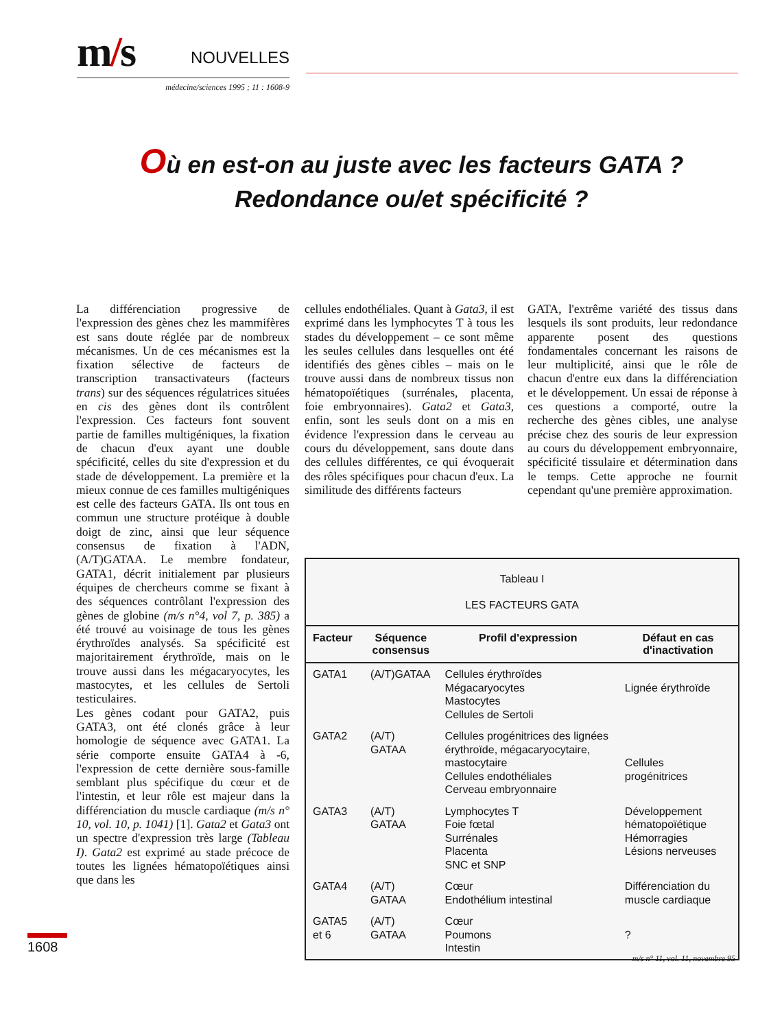m/s NOUVELLES
médecine/sciences 1995 ; 11 : 1608-9
Où en est-on au juste avec les facteurs GATA ?
Redondance ou/et spécificité ?
La différenciation progressive de l'expression des gènes chez les mammifères est sans doute réglée par de nombreux mécanismes. Un de ces mécanismes est la fixation sélective de facteurs de transcription transactivateurs (facteurs trans) sur des séquences régulatrices situées en cis des gènes dont ils contrôlent l'expression. Ces facteurs font souvent partie de familles multigéniques, la fixation de chacun d'eux ayant une double spécificité, celles du site d'expression et du stade de développement. La première et la mieux connue de ces familles multigéniques est celle des facteurs GATA. Ils ont tous en commun une structure protéique à double doigt de zinc, ainsi que leur séquence consensus de fixation à l'ADN, (A/T)GATAA. Le membre fondateur, GATA1, décrit initialement par plusieurs équipes de chercheurs comme se fixant à des séquences contrôlant l'expression des gènes de globine (m/s n°4, vol 7, p. 385) a été trouvé au voisinage de tous les gènes érythroïdes analysés. Sa spécificité est majoritairement érythroïde, mais on le trouve aussi dans les mégacaryocytes, les mastocytes, et les cellules de Sertoli testiculaires.
Les gènes codant pour GATA2, puis GATA3, ont été clonés grâce à leur homologie de séquence avec GATA1. La série comporte ensuite GATA4 à -6, l'expression de cette dernière sous-famille semblant plus spécifique du cœur et de l'intestin, et leur rôle est majeur dans la différenciation du muscle cardiaque (m/s n° 10, vol. 10, p. 1041) [1]. Gata2 et Gata3 ont un spectre d'expression très large (Tableau I). Gata2 est exprimé au stade précoce de toutes les lignées hématopoïétiques ainsi que dans les
cellules endothéliales. Quant à Gata3, il est exprimé dans les lymphocytes T à tous les stades du développement – ce sont même les seules cellules dans lesquelles ont été identifiés des gènes cibles – mais on le trouve aussi dans de nombreux tissus non hématopoïétiques (surrénales, placenta, foie embryonnaires). Gata2 et Gata3, enfin, sont les seuls dont on a mis en évidence l'expression dans le cerveau au cours du développement, sans doute dans des cellules différentes, ce qui évoquerait des rôles spécifiques pour chacun d'eux. La similitude des différents facteurs
GATA, l'extrême variété des tissus dans lesquels ils sont produits, leur redondance apparente posent des questions fondamentales concernant les raisons de leur multiplicité, ainsi que le rôle de chacun d'entre eux dans la différenciation et le développement. Un essai de réponse à ces questions a comporté, outre la recherche des gènes cibles, une analyse précise chez des souris de leur expression au cours du développement embryonnaire, spécificité tissulaire et détermination dans le temps. Cette approche ne fournit cependant qu'une première approximation.
Tableau I
LES FACTEURS GATA
| Facteur | Séquence consensus | Profil d'expression | Défaut en cas d'inactivation |
| --- | --- | --- | --- |
| GATA1 | (A/T)GATAA | Cellules érythroïdes Mégacaryocytes Mastocytes Cellules de Sertoli | Lignée érythroïde |
| GATA2 | (A/T) GATAA | Cellules progénitrices des lignées érythroïde, mégacaryocytaire, mastocytaire Cellules endothéliales Cerveau embryonnaire | Cellules progénitrices |
| GATA3 | (A/T) GATAA | Lymphocytes T Foie fœtal Surrénales Placenta SNC et SNP | Développement hématopoïétique Hémorragies Lésions nerveuses |
| GATA4 | (A/T) GATAA | Cœur Endothélium intestinal | Différenciation du muscle cardiaque |
| GATA5 et 6 | (A/T) GATAA | Cœur Poumons Intestin | ? |
1608
m/s n° 11, vol. 11, novembre 95